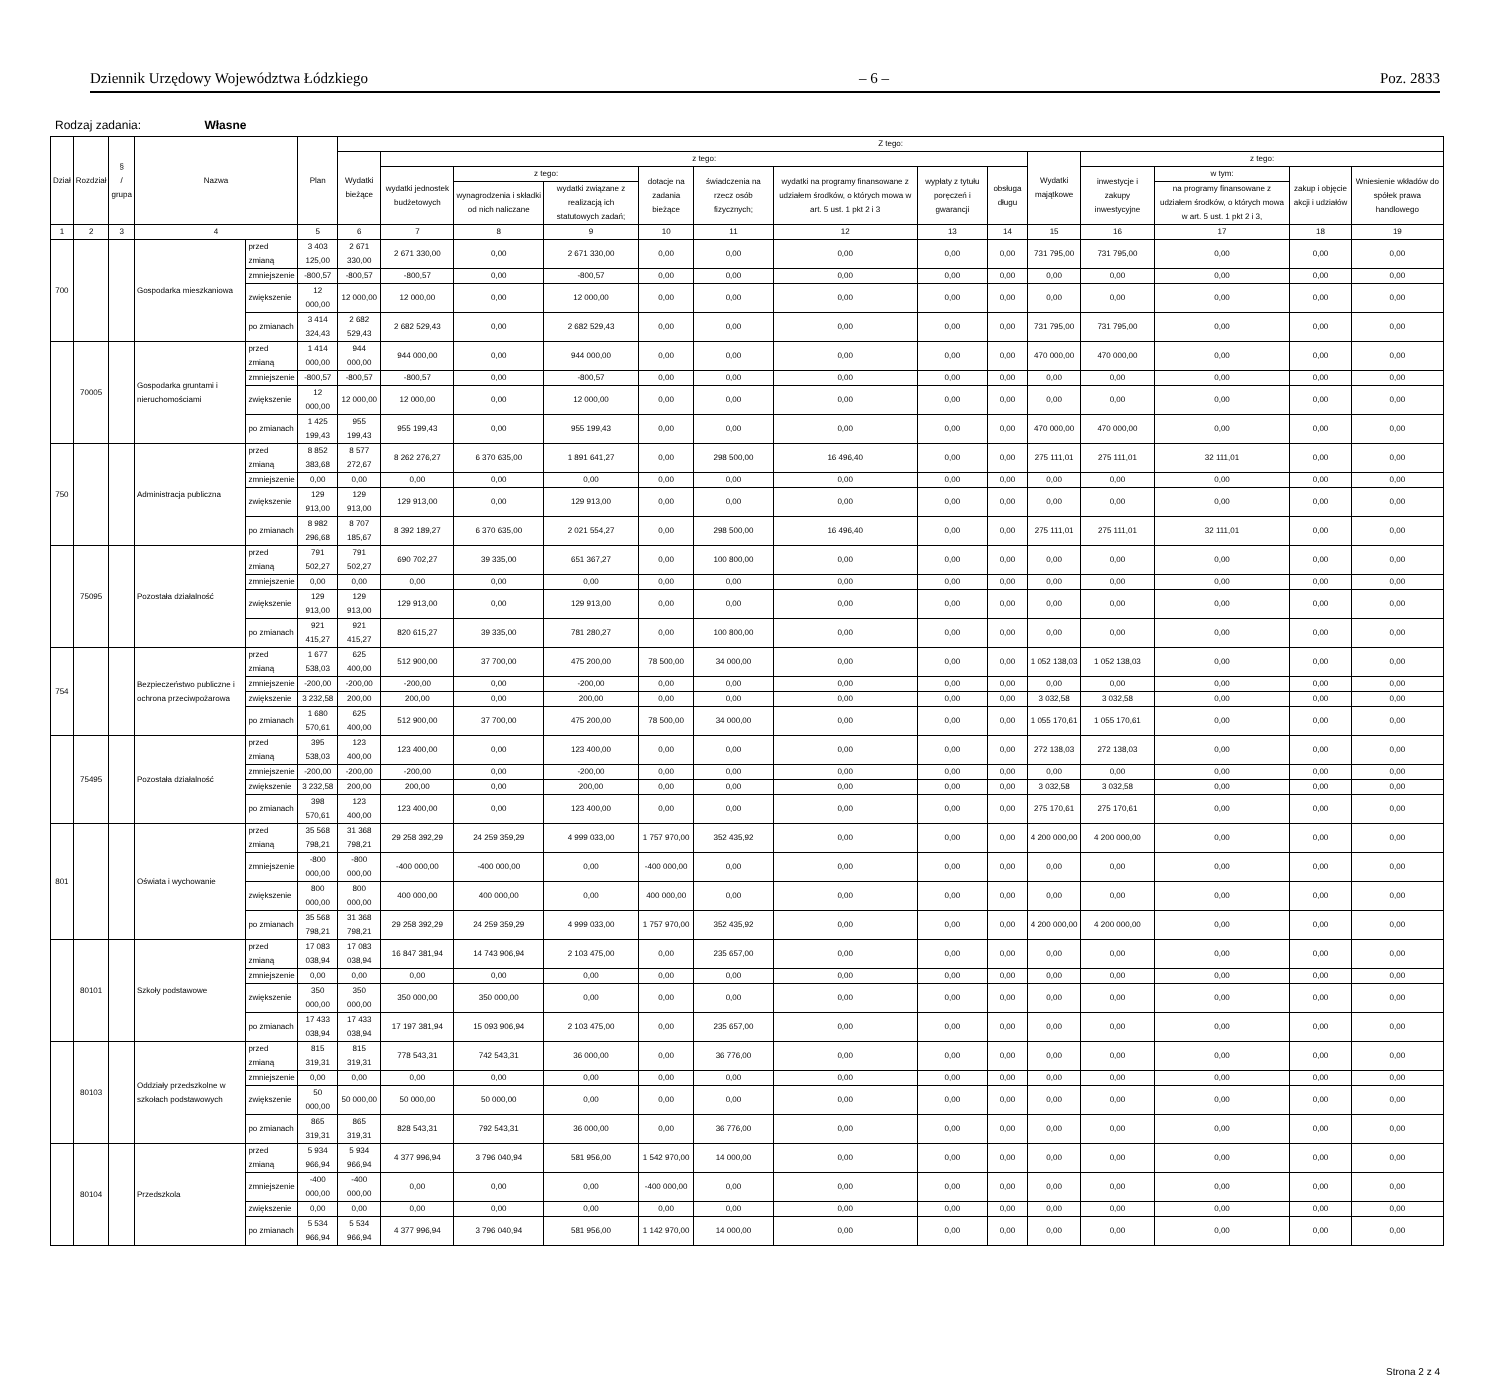Dziennik Urzędowy Województwa Łódzkiego – 6 – Poz. 2833
Rodzaj zadania: Własne
| Dział | Rozdział | § / grupa | Nazwa | | Plan | Z tego: | | | | | | | | | | | | | |
| --- | --- | --- | --- | --- | --- | --- | --- | --- | --- | --- | --- | --- | --- | --- | --- | --- | --- | --- | --- |
| | | | | | | Wydatki bieżące | z tego: | | | | | | | | Wydatki majątkowe | z tego: | | | |
| | | | | | | | wydatki jednostek budżetowych | z tego: | | dotacje na zadania bieżące | świadczenia na rzecz osób fizycznych; | wydatki na programy finansowane z udziałem środków, o których mowa w art. 5 ust. 1 pkt 2 i 3 | wypłaty z tytułu poręczeń i gwarancji | obsługa długu | | inwestycje i zakupy inwestycyjne | w tym: | zakup i objęcie akcji i udziałów | Wniesienie wkładów do spółek prawa handlowego |
| | | | | | | | | wynagrodzenia i składki od nich naliczane | wydatki związane z realizacją ich statutowych zadań; | | | | | | | | na programy finansowane z udziałem środków, o których mowa w art. 5 ust. 1 pkt 2 i 3, | | |
| 1 | 2 | 3 | 4 | | 5 | 6 | 7 | 8 | 9 | 10 | 11 | 12 | 13 | 14 | 15 | 16 | 17 | 18 | 19 |
| 700 | | | Gospodarka mieszkaniowa | przed zmianą | 3 403 125,00 | 2 671 330,00 | 2 671 330,00 | 0,00 | 2 671 330,00 | 0,00 | 0,00 | 0,00 | 0,00 | 0,00 | 731 795,00 | 731 795,00 | 0,00 | 0,00 | 0,00 |
| | | | | zmniejszenie | -800,57 | -800,57 | -800,57 | 0,00 | -800,57 | 0,00 | 0,00 | 0,00 | 0,00 | 0,00 | 0,00 | 0,00 | 0,00 | 0,00 | 0,00 |
| | | | | zwiększenie | 12 000,00 | 12 000,00 | 12 000,00 | 0,00 | 12 000,00 | 0,00 | 0,00 | 0,00 | 0,00 | 0,00 | 0,00 | 0,00 | 0,00 | 0,00 | 0,00 |
| | | | | po zmianach | 3 414 324,43 | 2 682 529,43 | 2 682 529,43 | 0,00 | 2 682 529,43 | 0,00 | 0,00 | 0,00 | 0,00 | 0,00 | 731 795,00 | 731 795,00 | 0,00 | 0,00 | 0,00 |
| | 70005 | | Gospodarka gruntami i nieruchomościami | przed zmianą | 1 414 000,00 | 944 000,00 | 944 000,00 | 0,00 | 944 000,00 | 0,00 | 0,00 | 0,00 | 0,00 | 0,00 | 470 000,00 | 470 000,00 | 0,00 | 0,00 | 0,00 |
| | | | | zmniejszenie | -800,57 | -800,57 | -800,57 | 0,00 | -800,57 | 0,00 | 0,00 | 0,00 | 0,00 | 0,00 | 0,00 | 0,00 | 0,00 | 0,00 | 0,00 |
| | | | | zwiększenie | 12 000,00 | 12 000,00 | 12 000,00 | 0,00 | 12 000,00 | 0,00 | 0,00 | 0,00 | 0,00 | 0,00 | 0,00 | 0,00 | 0,00 | 0,00 | 0,00 |
| | | | | po zmianach | 1 425 199,43 | 955 199,43 | 955 199,43 | 0,00 | 955 199,43 | 0,00 | 0,00 | 0,00 | 0,00 | 0,00 | 470 000,00 | 470 000,00 | 0,00 | 0,00 | 0,00 |
| 750 | | | Administracja publiczna | przed zmianą | 8 852 383,68 | 8 577 272,67 | 8 262 276,27 | 6 370 635,00 | 1 891 641,27 | 0,00 | 298 500,00 | 16 496,40 | 0,00 | 0,00 | 275 111,01 | 275 111,01 | 32 111,01 | 0,00 | 0,00 |
| | | | | zmniejszenie | 0,00 | 0,00 | 0,00 | 0,00 | 0,00 | 0,00 | 0,00 | 0,00 | 0,00 | 0,00 | 0,00 | 0,00 | 0,00 | 0,00 | 0,00 |
| | | | | zwiększenie | 129 913,00 | 129 913,00 | 129 913,00 | 0,00 | 129 913,00 | 0,00 | 0,00 | 0,00 | 0,00 | 0,00 | 0,00 | 0,00 | 0,00 | 0,00 | 0,00 |
| | | | | po zmianach | 8 982 296,68 | 8 707 185,67 | 8 392 189,27 | 6 370 635,00 | 2 021 554,27 | 0,00 | 298 500,00 | 16 496,40 | 0,00 | 0,00 | 275 111,01 | 275 111,01 | 32 111,01 | 0,00 | 0,00 |
| | 75095 | | Pozostała działalność | przed zmianą | 791 502,27 | 791 502,27 | 690 702,27 | 39 335,00 | 651 367,27 | 0,00 | 100 800,00 | 0,00 | 0,00 | 0,00 | 0,00 | 0,00 | 0,00 | 0,00 | 0,00 |
| | | | | zmniejszenie | 0,00 | 0,00 | 0,00 | 0,00 | 0,00 | 0,00 | 0,00 | 0,00 | 0,00 | 0,00 | 0,00 | 0,00 | 0,00 | 0,00 | 0,00 |
| | | | | zwiększenie | 129 913,00 | 129 913,00 | 129 913,00 | 0,00 | 129 913,00 | 0,00 | 0,00 | 0,00 | 0,00 | 0,00 | 0,00 | 0,00 | 0,00 | 0,00 | 0,00 |
| | | | | po zmianach | 921 415,27 | 921 415,27 | 820 615,27 | 39 335,00 | 781 280,27 | 0,00 | 100 800,00 | 0,00 | 0,00 | 0,00 | 0,00 | 0,00 | 0,00 | 0,00 | 0,00 |
| 754 | | | Bezpieczeństwo publiczne i ochrona przeciwpożarowa | przed zmianą | 1 677 538,03 | 625 400,00 | 512 900,00 | 37 700,00 | 475 200,00 | 78 500,00 | 34 000,00 | 0,00 | 0,00 | 0,00 | 1 052 138,03 | 1 052 138,03 | 0,00 | 0,00 | 0,00 |
| | | | | zmniejszenie | -200,00 | -200,00 | -200,00 | 0,00 | -200,00 | 0,00 | 0,00 | 0,00 | 0,00 | 0,00 | 0,00 | 0,00 | 0,00 | 0,00 | 0,00 |
| | | | | zwiększenie | 3 232,58 | 200,00 | 200,00 | 0,00 | 200,00 | 0,00 | 0,00 | 0,00 | 0,00 | 0,00 | 3 032,58 | 3 032,58 | 0,00 | 0,00 | 0,00 |
| | | | | po zmianach | 1 680 570,61 | 625 400,00 | 512 900,00 | 37 700,00 | 475 200,00 | 78 500,00 | 34 000,00 | 0,00 | 0,00 | 0,00 | 1 055 170,61 | 1 055 170,61 | 0,00 | 0,00 | 0,00 |
| | 75495 | | Pozostała działalność | przed zmianą | 395 538,03 | 123 400,00 | 123 400,00 | 0,00 | 123 400,00 | 0,00 | 0,00 | 0,00 | 0,00 | 0,00 | 272 138,03 | 272 138,03 | 0,00 | 0,00 | 0,00 |
| | | | | zmniejszenie | -200,00 | -200,00 | -200,00 | 0,00 | -200,00 | 0,00 | 0,00 | 0,00 | 0,00 | 0,00 | 0,00 | 0,00 | 0,00 | 0,00 | 0,00 |
| | | | | zwiększenie | 3 232,58 | 200,00 | 200,00 | 0,00 | 200,00 | 0,00 | 0,00 | 0,00 | 0,00 | 0,00 | 3 032,58 | 3 032,58 | 0,00 | 0,00 | 0,00 |
| | | | | po zmianach | 398 570,61 | 123 400,00 | 123 400,00 | 0,00 | 123 400,00 | 0,00 | 0,00 | 0,00 | 0,00 | 0,00 | 275 170,61 | 275 170,61 | 0,00 | 0,00 | 0,00 |
| 801 | | | Oświata i wychowanie | przed zmianą | 35 568 798,21 | 31 368 798,21 | 29 258 392,29 | 24 259 359,29 | 4 999 033,00 | 1 757 970,00 | 352 435,92 | 0,00 | 0,00 | 0,00 | 4 200 000,00 | 4 200 000,00 | 0,00 | 0,00 | 0,00 |
| | | | | zmniejszenie | -800 000,00 | -800 000,00 | -400 000,00 | -400 000,00 | 0,00 | -400 000,00 | 0,00 | 0,00 | 0,00 | 0,00 | 0,00 | 0,00 | 0,00 | 0,00 | 0,00 |
| | | | | zwiększenie | 800 000,00 | 800 000,00 | 400 000,00 | 400 000,00 | 0,00 | 400 000,00 | 0,00 | 0,00 | 0,00 | 0,00 | 0,00 | 0,00 | 0,00 | 0,00 | 0,00 |
| | | | | po zmianach | 35 568 798,21 | 31 368 798,21 | 29 258 392,29 | 24 259 359,29 | 4 999 033,00 | 1 757 970,00 | 352 435,92 | 0,00 | 0,00 | 0,00 | 4 200 000,00 | 4 200 000,00 | 0,00 | 0,00 | 0,00 |
| | 80101 | | Szkoły podstawowe | przed zmianą | 17 083 038,94 | 17 083 038,94 | 16 847 381,94 | 14 743 906,94 | 2 103 475,00 | 0,00 | 235 657,00 | 0,00 | 0,00 | 0,00 | 0,00 | 0,00 | 0,00 | 0,00 | 0,00 |
| | | | | zmniejszenie | 0,00 | 0,00 | 0,00 | 0,00 | 0,00 | 0,00 | 0,00 | 0,00 | 0,00 | 0,00 | 0,00 | 0,00 | 0,00 | 0,00 | 0,00 |
| | | | | zwiększenie | 350 000,00 | 350 000,00 | 350 000,00 | 350 000,00 | 0,00 | 0,00 | 0,00 | 0,00 | 0,00 | 0,00 | 0,00 | 0,00 | 0,00 | 0,00 | 0,00 |
| | | | | po zmianach | 17 433 038,94 | 17 433 038,94 | 17 197 381,94 | 15 093 906,94 | 2 103 475,00 | 0,00 | 235 657,00 | 0,00 | 0,00 | 0,00 | 0,00 | 0,00 | 0,00 | 0,00 | 0,00 |
| | 80103 | | Oddziały przedszkolne w szkołach podstawowych | przed zmianą | 815 319,31 | 815 319,31 | 778 543,31 | 742 543,31 | 36 000,00 | 0,00 | 36 776,00 | 0,00 | 0,00 | 0,00 | 0,00 | 0,00 | 0,00 | 0,00 | 0,00 |
| | | | | zmniejszenie | 0,00 | 0,00 | 0,00 | 0,00 | 0,00 | 0,00 | 0,00 | 0,00 | 0,00 | 0,00 | 0,00 | 0,00 | 0,00 | 0,00 | 0,00 |
| | | | | zwiększenie | 50 000,00 | 50 000,00 | 50 000,00 | 50 000,00 | 0,00 | 0,00 | 0,00 | 0,00 | 0,00 | 0,00 | 0,00 | 0,00 | 0,00 | 0,00 | 0,00 |
| | | | | po zmianach | 865 319,31 | 865 319,31 | 828 543,31 | 792 543,31 | 36 000,00 | 0,00 | 36 776,00 | 0,00 | 0,00 | 0,00 | 0,00 | 0,00 | 0,00 | 0,00 | 0,00 |
| | 80104 | | Przedszkola | przed zmianą | 5 934 966,94 | 5 934 966,94 | 4 377 996,94 | 3 796 040,94 | 581 956,00 | 1 542 970,00 | 14 000,00 | 0,00 | 0,00 | 0,00 | 0,00 | 0,00 | 0,00 | 0,00 | 0,00 |
| | | | | zmniejszenie | -400 000,00 | -400 000,00 | 0,00 | 0,00 | 0,00 | -400 000,00 | 0,00 | 0,00 | 0,00 | 0,00 | 0,00 | 0,00 | 0,00 | 0,00 | 0,00 |
| | | | | zwiększenie | 0,00 | 0,00 | 0,00 | 0,00 | 0,00 | 0,00 | 0,00 | 0,00 | 0,00 | 0,00 | 0,00 | 0,00 | 0,00 | 0,00 | 0,00 |
| | | | | po zmianach | 5 534 966,94 | 5 534 966,94 | 4 377 996,94 | 3 796 040,94 | 581 956,00 | 1 142 970,00 | 14 000,00 | 0,00 | 0,00 | 0,00 | 0,00 | 0,00 | 0,00 | 0,00 | 0,00 |
Strona 2 z 4